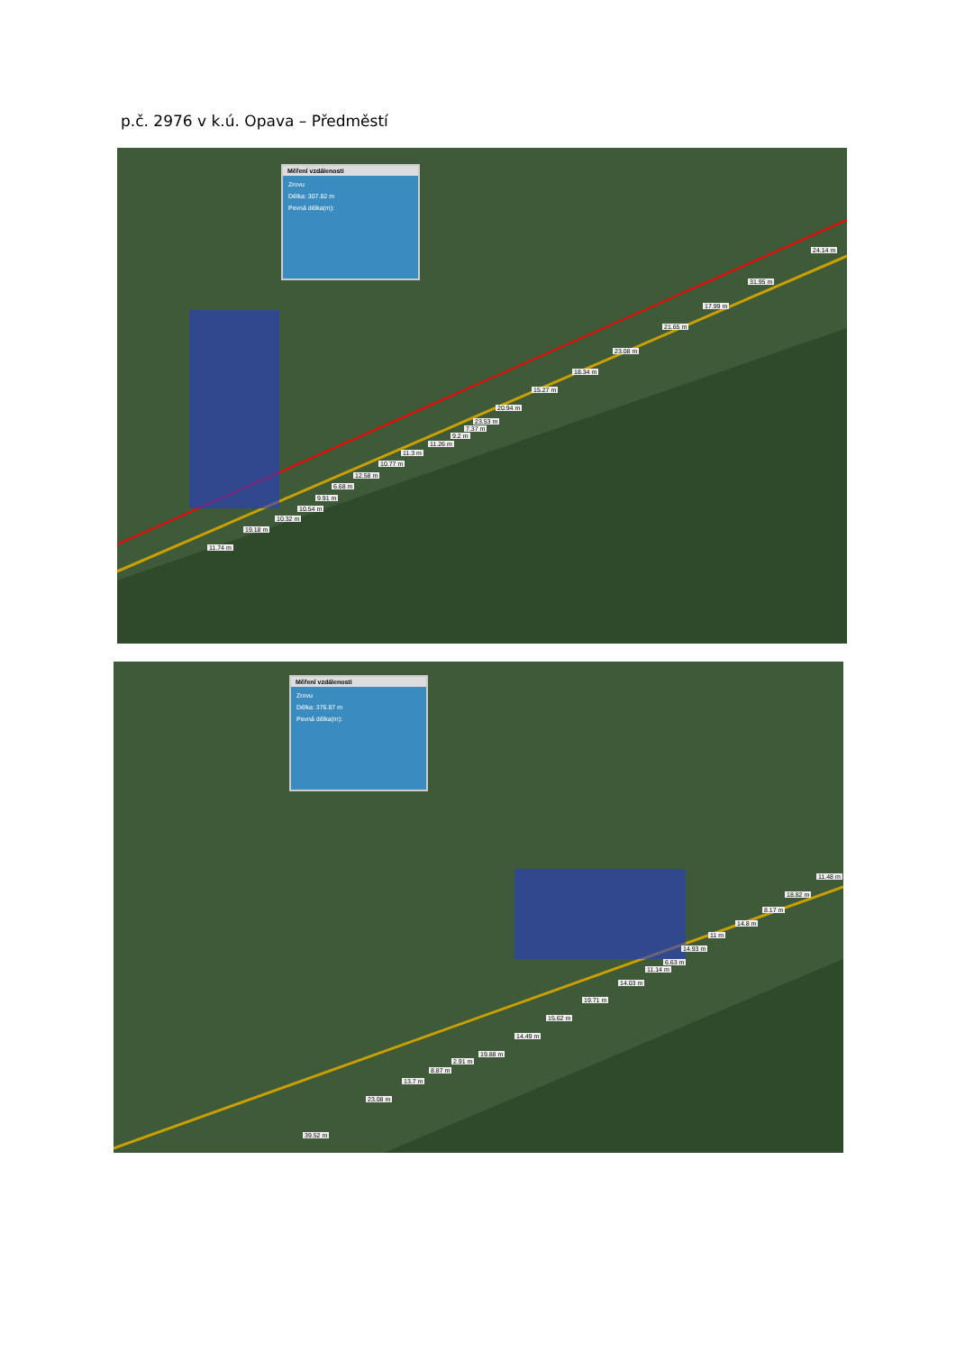p.č. 2976 v k.ú. Opava – Předměstí
Měření vzdálenosti
Zrovu
Délka: 307.82 m
Pevná délka(m):
24.14 m
31.95 m
17.99 m
21.65 m
23.08 m
18.34 m
15.27 m
20.94 m
23.53 m
7.37 m
9.2 m
11.26 m
11.3 m
10.77 m
12.58 m
6.68 m
9.91 m
10.54 m
10.32 m
19.18 m
11.74 m
Měření vzdálenosti
Zrovu
Délka: 376.87 m
Pevná délka(m):
11.48 m
18.82 m
8.17 m
14.8 m
11 m
14.93 m
6.63 m
11.14 m
14.03 m
19.71 m
15.62 m
14.49 m
19.88 m
2.91 m
8.87 m
13.7 m
23.08 m
39.52 m